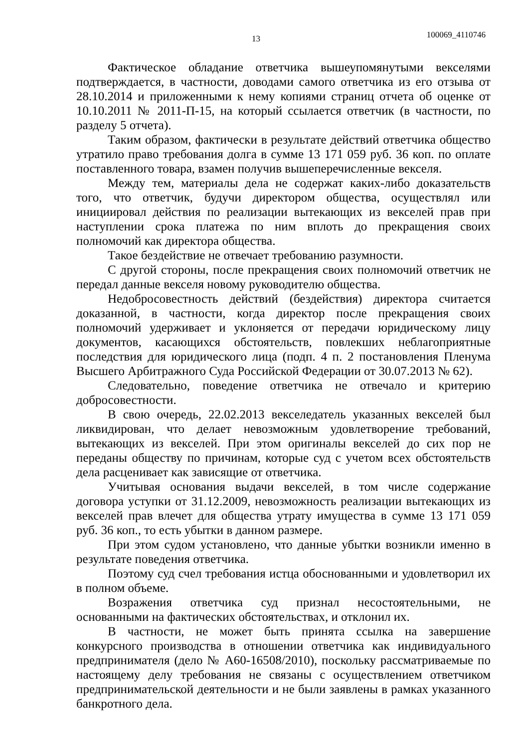13 100069_4110746
Фактическое обладание ответчика вышеупомянутыми векселями подтверждается, в частности, доводами самого ответчика из его отзыва от 28.10.2014 и приложенными к нему копиями страниц отчета об оценке от 10.10.2011 № 2011-П-15, на который ссылается ответчик (в частности, по разделу 5 отчета).
Таким образом, фактически в результате действий ответчика общество утратило право требования долга в сумме 13 171 059 руб. 36 коп. по оплате поставленного товара, взамен получив вышеперечисленные векселя.
Между тем, материалы дела не содержат каких-либо доказательств того, что ответчик, будучи директором общества, осуществлял или инициировал действия по реализации вытекающих из векселей прав при наступлении срока платежа по ним вплоть до прекращения своих полномочий как директора общества.
Такое бездействие не отвечает требованию разумности.
С другой стороны, после прекращения своих полномочий ответчик не передал данные векселя новому руководителю общества.
Недобросовестность действий (бездействия) директора считается доказанной, в частности, когда директор после прекращения своих полномочий удерживает и уклоняется от передачи юридическому лицу документов, касающихся обстоятельств, повлекших неблагоприятные последствия для юридического лица (подп. 4 п. 2 постановления Пленума Высшего Арбитражного Суда Российской Федерации от 30.07.2013 № 62).
Следовательно, поведение ответчика не отвечало и критерию добросовестности.
В свою очередь, 22.02.2013 векселедатель указанных векселей был ликвидирован, что делает невозможным удовлетворение требований, вытекающих из векселей. При этом оригиналы векселей до сих пор не переданы обществу по причинам, которые суд с учетом всех обстоятельств дела расценивает как зависящие от ответчика.
Учитывая основания выдачи векселей, в том числе содержание договора уступки от 31.12.2009, невозможность реализации вытекающих из векселей прав влечет для общества утрату имущества в сумме 13 171 059 руб. 36 коп., то есть убытки в данном размере.
При этом судом установлено, что данные убытки возникли именно в результате поведения ответчика.
Поэтому суд счел требования истца обоснованными и удовлетворил их в полном объеме.
Возражения ответчика суд признал несостоятельными, не основанными на фактических обстоятельствах, и отклонил их.
В частности, не может быть принята ссылка на завершение конкурсного производства в отношении ответчика как индивидуального предпринимателя (дело № А60-16508/2010), поскольку рассматриваемые по настоящему делу требования не связаны с осуществлением ответчиком предпринимательской деятельности и не были заявлены в рамках указанного банкротного дела.